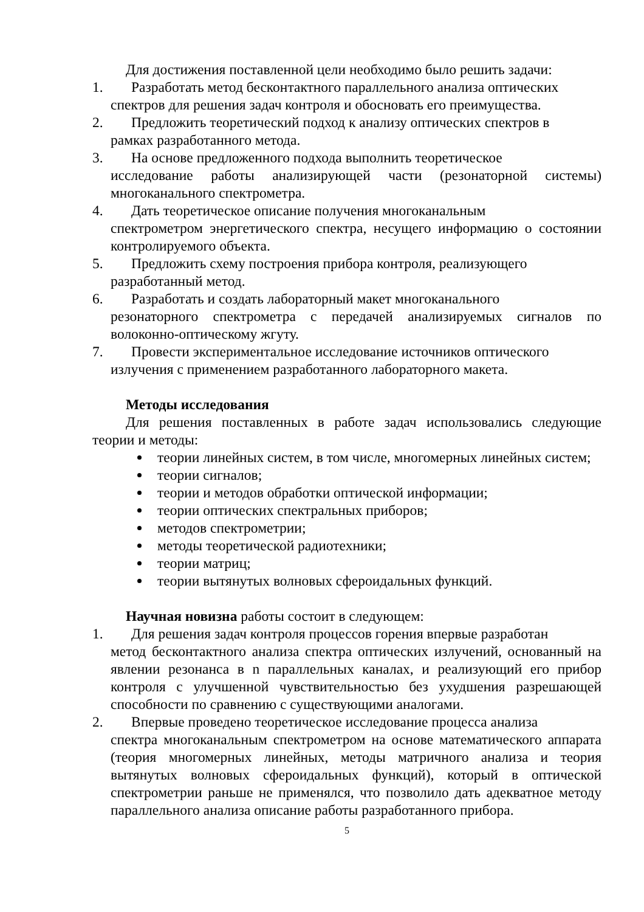Для достижения поставленной цели необходимо было решить задачи:
1.
Разработать метод бесконтактного параллельного анализа оптических
спектров для решения задач контроля и обосновать его преимущества.
2.
Предложить теоретический подход к анализу оптических спектров в
рамках разработанного метода.
3.
На основе предложенного подхода выполнить теоретическое
исследование работы анализирующей части (резонаторной системы) многоканального спектрометра.
4.
Дать теоретическое описание получения многоканальным
спектрометром энергетического спектра, несущего информацию о состоянии контролируемого объекта.
5.
Предложить схему построения прибора контроля, реализующего
разработанный метод.
6.
Разработать и создать лабораторный макет многоканального
резонаторного спектрометра с передачей анализируемых сигналов по волоконно-оптическому жгуту.
7.
Провести экспериментальное исследование источников оптического
излучения с применением разработанного лабораторного макета.
Методы исследования
Для решения поставленных в работе задач использовались следующие теории и методы:
теории линейных систем, в том числе, многомерных линейных систем;
теории сигналов;
теории и методов обработки оптической информации;
теории оптических спектральных приборов;
методов спектрометрии;
методы теоретической радиотехники;
теории матриц;
теории вытянутых волновых сфероидальных функций.
Научная новизна работы состоит в следующем:
1.
Для решения задач контроля процессов горения впервые разработан
метод бесконтактного анализа спектра оптических излучений, основанный на явлении резонанса в n параллельных каналах, и реализующий его прибор контроля с улучшенной чувствительностью без ухудшения разрешающей способности по сравнению с существующими аналогами.
2.
Впервые проведено теоретическое исследование процесса анализа
спектра многоканальным спектрометром на основе математического аппарата (теория многомерных линейных, методы матричного анализа и теория вытянутых волновых сфероидальных функций), который в оптической спектрометрии раньше не применялся, что позволило дать адекватное методу параллельного анализа описание работы разработанного прибора.
5